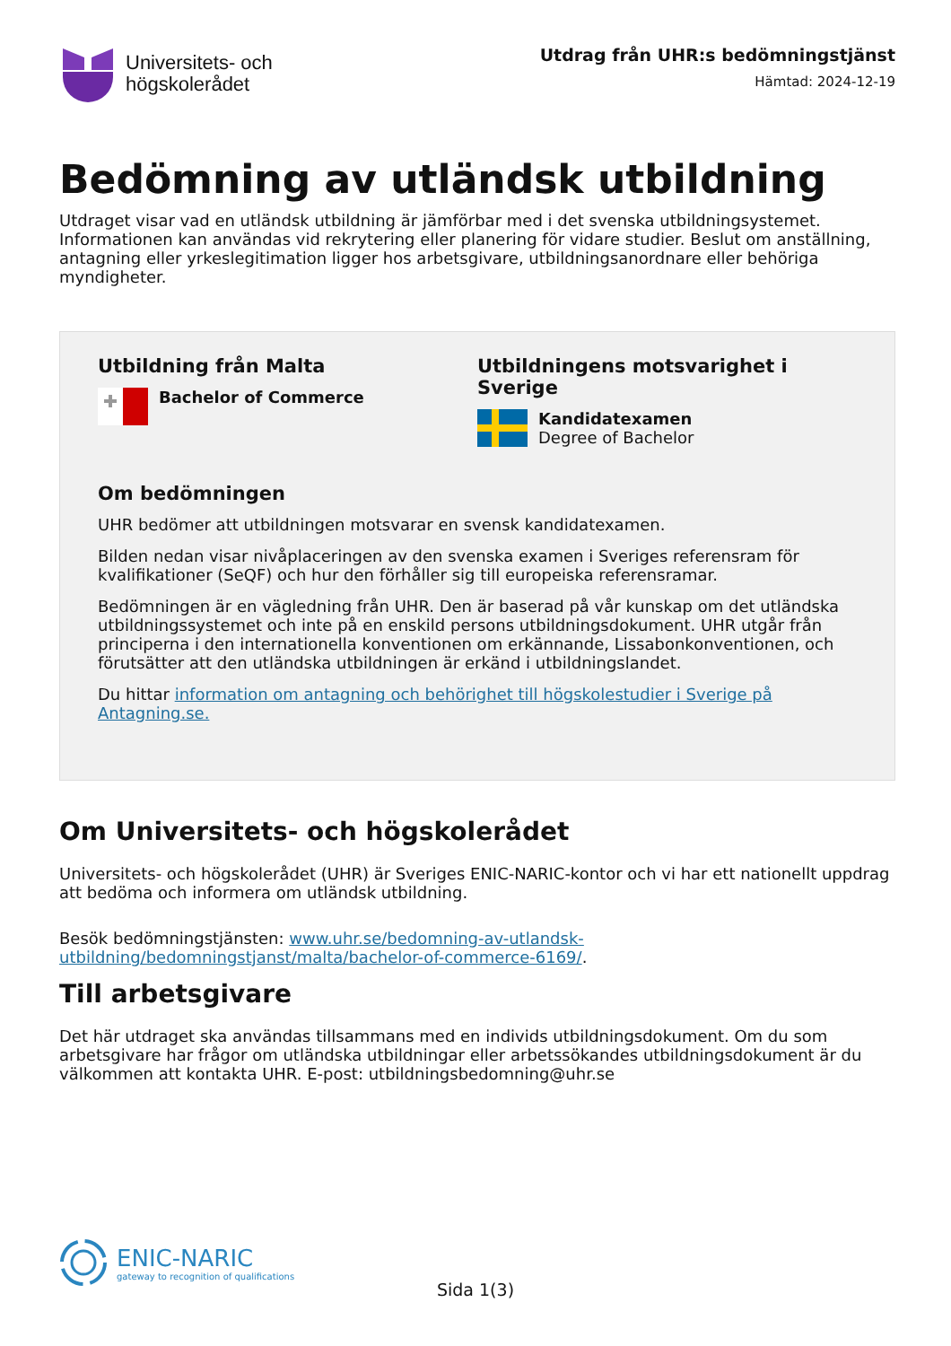Universitets- och
högskolerådet
Utdrag från UHR:s bedömningstjänst
Hämtad: 2024-12-19
Bedömning av utländsk utbildning
Utdraget visar vad en utländsk utbildning är jämförbar med i det svenska utbildningsystemet. Informationen kan användas vid rekrytering eller planering för vidare studier. Beslut om anställning, antagning eller yrkeslegitimation ligger hos arbetsgivare, utbildningsanordnare eller behöriga myndigheter.
Utbildning från Malta
Bachelor of Commerce
Utbildningens motsvarighet i Sverige
Kandidatexamen
Degree of Bachelor
Om bedömningen
UHR bedömer att utbildningen motsvarar en svensk kandidatexamen.
Bilden nedan visar nivåplaceringen av den svenska examen i Sveriges referensram för kvalifikationer (SeQF) och hur den förhåller sig till europeiska referensramar.
Bedömningen är en vägledning från UHR. Den är baserad på vår kunskap om det utländska utbildningssystemet och inte på en enskild persons utbildningsdokument. UHR utgår från principerna i den internationella konventionen om erkännande, Lissabonkonventionen, och förutsätter att den utländska utbildningen är erkänd i utbildningslandet.
Du hittar information om antagning och behörighet till högskolestudier i Sverige på Antagning.se.
Om Universitets- och högskolerådet
Universitets- och högskolerådet (UHR) är Sveriges ENIC-NARIC-kontor och vi har ett nationellt uppdrag att bedöma och informera om utländsk utbildning.
Besök bedömningstjänsten: www.uhr.se/bedomning-av-utlandsk-utbildning/bedomningstjanst/malta/bachelor-of-commerce-6169/.
Till arbetsgivare
Det här utdraget ska användas tillsammans med en individs utbildningsdokument. Om du som arbetsgivare har frågor om utländska utbildningar eller arbetssökandes utbildningsdokument är du välkommen att kontakta UHR. E-post: utbildningsbedomning@uhr.se
ENIC-NARIC
gateway to recognition of qualifications
Sida 1(3)